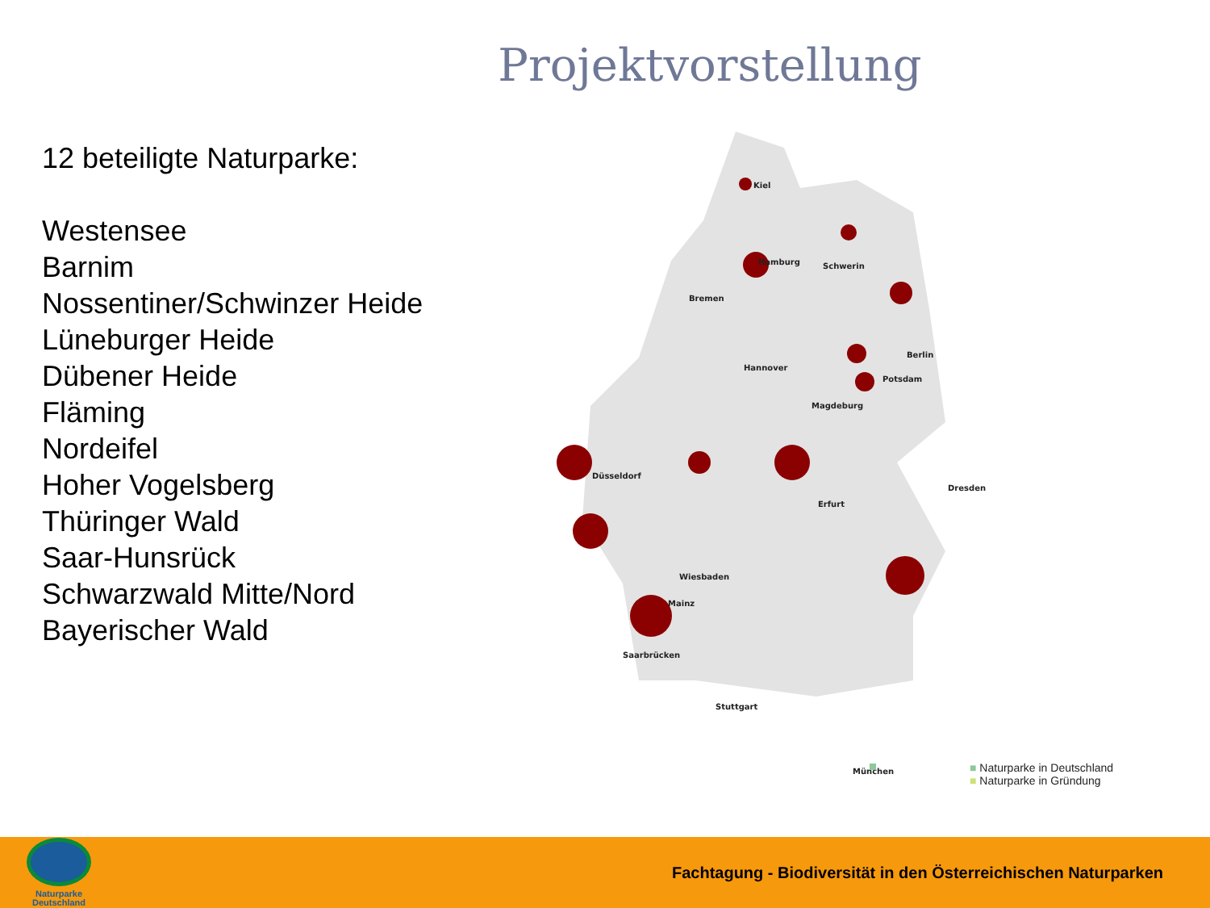Projektvorstellung
12 beteiligte Naturparke:
Westensee
Barnim
Nossentiner/Schwinzer Heide
Lüneburger Heide
Dübener Heide
Fläming
Nordeifel
Hoher Vogelsberg
Thüringer Wald
Saar-Hunsrück
Schwarzwald Mitte/Nord
Bayerischer Wald
Kiel
Hamburg
Schwerin
Bremen
Hannover
Berlin
Potsdam
Magdeburg
Dresden
Erfurt
Düsseldorf
Wiesbaden
Mainz
Saarbrücken
Stuttgart
München
■ Naturparke in Deutschland
■ Naturparke in Gründung
Naturparke
Deutschland
Fachtagung - Biodiversität in den Österreichischen Naturparken